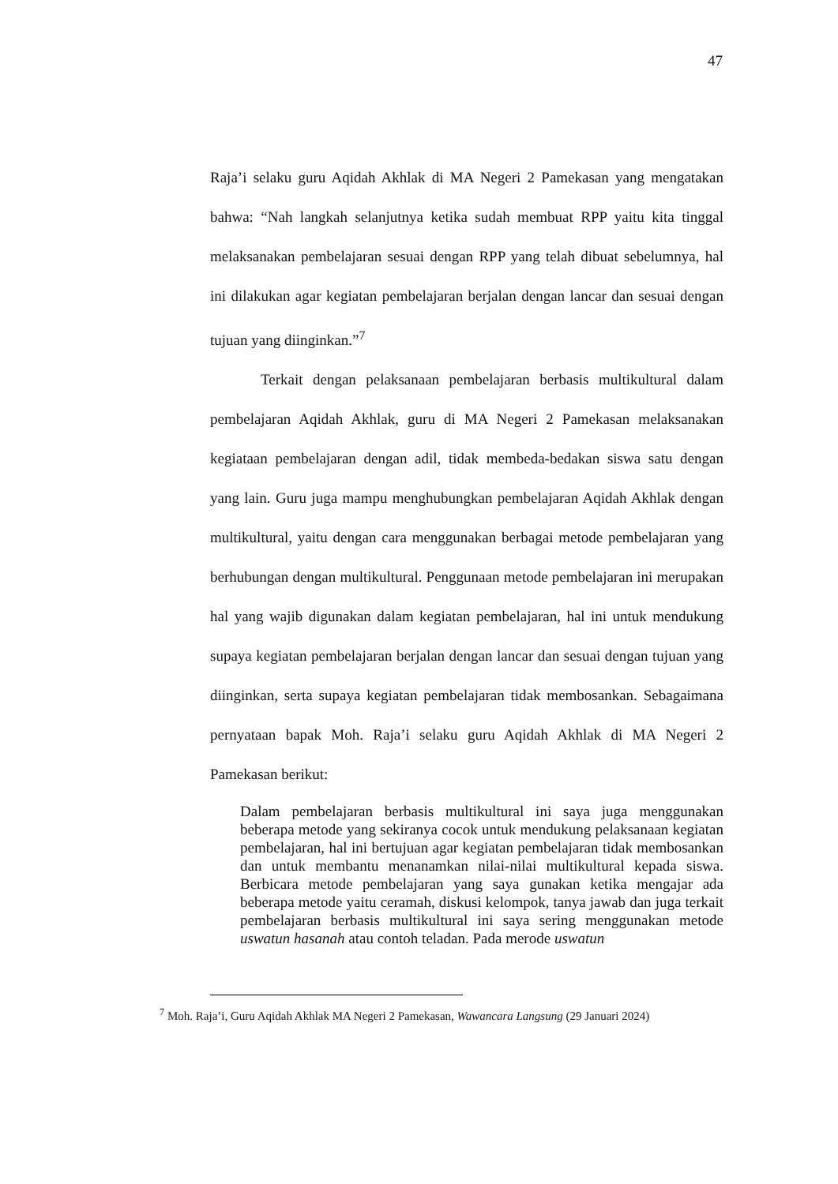47
Raja’i selaku guru Aqidah Akhlak di MA Negeri 2 Pamekasan yang mengatakan bahwa: “Nah langkah selanjutnya ketika sudah membuat RPP yaitu kita tinggal melaksanakan pembelajaran sesuai dengan RPP yang telah dibuat sebelumnya, hal ini dilakukan agar kegiatan pembelajaran berjalan dengan lancar dan sesuai dengan tujuan yang diinginkan.”<sup>7</sup>
Terkait dengan pelaksanaan pembelajaran berbasis multikultural dalam pembelajaran Aqidah Akhlak, guru di MA Negeri 2 Pamekasan melaksanakan kegiataan pembelajaran dengan adil, tidak membeda-bedakan siswa satu dengan yang lain. Guru juga mampu menghubungkan pembelajaran Aqidah Akhlak dengan multikultural, yaitu dengan cara menggunakan berbagai metode pembelajaran yang berhubungan dengan multikultural. Penggunaan metode pembelajaran ini merupakan hal yang wajib digunakan dalam kegiatan pembelajaran, hal ini untuk mendukung supaya kegiatan pembelajaran berjalan dengan lancar dan sesuai dengan tujuan yang diinginkan, serta supaya kegiatan pembelajaran tidak membosankan. Sebagaimana pernyataan bapak Moh. Raja’i selaku guru Aqidah Akhlak di MA Negeri 2 Pamekasan berikut:
Dalam pembelajaran berbasis multikultural ini saya juga menggunakan beberapa metode yang sekiranya cocok untuk mendukung pelaksanaan kegiatan pembelajaran, hal ini bertujuan agar kegiatan pembelajaran tidak membosankan dan untuk membantu menanamkan nilai-nilai multikultural kepada siswa. Berbicara metode pembelajaran yang saya gunakan ketika mengajar ada beberapa metode yaitu ceramah, diskusi kelompok, tanya jawab dan juga terkait pembelajaran berbasis multikultural ini saya sering menggunakan metode uswatun hasanah atau contoh teladan. Pada merode uswatun
<sup>7</sup> Moh. Raja’i, Guru Aqidah Akhlak MA Negeri 2 Pamekasan, Wawancara Langsung (29 Januari 2024)